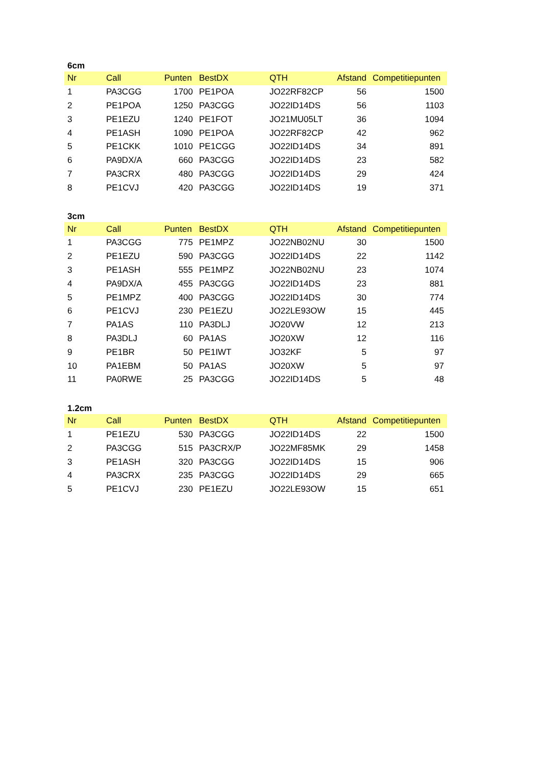6cm
| Nr | Call | Punten | BestDX | QTH | Afstand | Competitiepunten |
| --- | --- | --- | --- | --- | --- | --- |
| 1 | PA3CGG | 1700 | PE1POA | JO22RF82CP | 56 | 1500 |
| 2 | PE1POA | 1250 | PA3CGG | JO22ID14DS | 56 | 1103 |
| 3 | PE1EZU | 1240 | PE1FOT | JO21MU05LT | 36 | 1094 |
| 4 | PE1ASH | 1090 | PE1POA | JO22RF82CP | 42 | 962 |
| 5 | PE1CKK | 1010 | PE1CGG | JO22ID14DS | 34 | 891 |
| 6 | PA9DX/A | 660 | PA3CGG | JO22ID14DS | 23 | 582 |
| 7 | PA3CRX | 480 | PA3CGG | JO22ID14DS | 29 | 424 |
| 8 | PE1CVJ | 420 | PA3CGG | JO22ID14DS | 19 | 371 |
3cm
| Nr | Call | Punten | BestDX | QTH | Afstand | Competitiepunten |
| --- | --- | --- | --- | --- | --- | --- |
| 1 | PA3CGG | 775 | PE1MPZ | JO22NB02NU | 30 | 1500 |
| 2 | PE1EZU | 590 | PA3CGG | JO22ID14DS | 22 | 1142 |
| 3 | PE1ASH | 555 | PE1MPZ | JO22NB02NU | 23 | 1074 |
| 4 | PA9DX/A | 455 | PA3CGG | JO22ID14DS | 23 | 881 |
| 5 | PE1MPZ | 400 | PA3CGG | JO22ID14DS | 30 | 774 |
| 6 | PE1CVJ | 230 | PE1EZU | JO22LE93OW | 15 | 445 |
| 7 | PA1AS | 110 | PA3DLJ | JO20VW | 12 | 213 |
| 8 | PA3DLJ | 60 | PA1AS | JO20XW | 12 | 116 |
| 9 | PE1BR | 50 | PE1IWT | JO32KF | 5 | 97 |
| 10 | PA1EBM | 50 | PA1AS | JO20XW | 5 | 97 |
| 11 | PA0RWE | 25 | PA3CGG | JO22ID14DS | 5 | 48 |
1.2cm
| Nr | Call | Punten | BestDX | QTH | Afstand | Competitiepunten |
| --- | --- | --- | --- | --- | --- | --- |
| 1 | PE1EZU | 530 | PA3CGG | JO22ID14DS | 22 | 1500 |
| 2 | PA3CGG | 515 | PA3CRX/P | JO22MF85MK | 29 | 1458 |
| 3 | PE1ASH | 320 | PA3CGG | JO22ID14DS | 15 | 906 |
| 4 | PA3CRX | 235 | PA3CGG | JO22ID14DS | 29 | 665 |
| 5 | PE1CVJ | 230 | PE1EZU | JO22LE93OW | 15 | 651 |